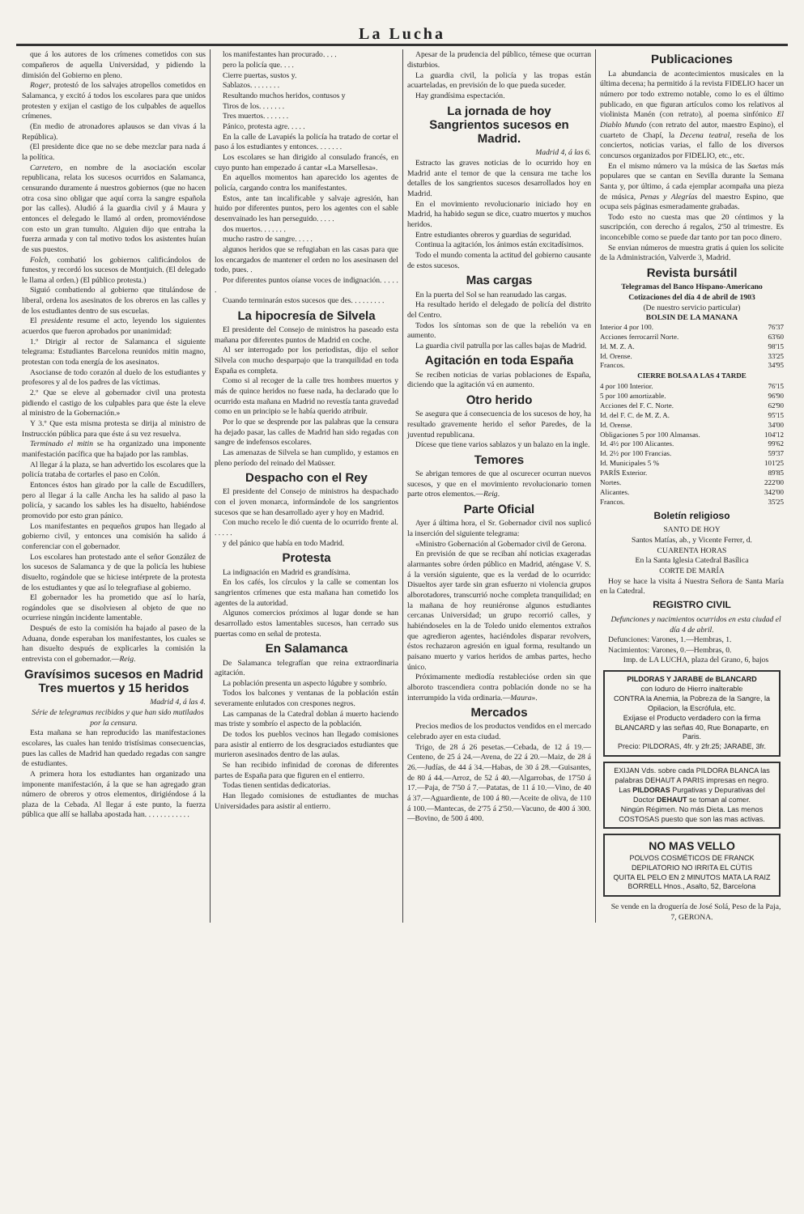La Lucha
que á los autores de los crímenes cometidos con sus compañeros de aquella Universidad, y pidiendo la dimisión del Gobierno en pleno.
Roger, protestó de los salvajes atropellos cometidos en Salamanca, y excitó á todos los escolares para que unidos protesten y exijan el castigo de los culpables de aquellos crímenes.
(En medio de atronadores aplausos se dan vivas á la República).
(El presidente dice que no se debe mezclar para nada á la política.
Carretero, en nombre de la asociación escolar republicana, relata los sucesos ocurridos en Salamanca, censurando duramente á nuestros gobiernos (que no hacen otra cosa sino obligar que aquí corra la sangre española por las calles). Aludió á la guardia civil y á Maura y entonces el delegado le llamó al orden, promoviéndose con esto un gran tumulto. Alguien dijo que entraba la fuerza armada y con tal motivo todos los asistentes huían de sus puestos.
Folch, combatió los gobiernos calificándolos de funestos, y recordó los sucesos de Montjuich. (El delegado le llama al orden.) (El público protesta.)
Siguió combatiendo al gobierno que titulándose de liberal, ordena los asesinatos de los obreros en las calles y de los estudiantes dentro de sus escuelas.
El presidente resume el acto, leyendo los siguientes acuerdos que fueron aprobados por unanimidad:
1.º Dirigir al rector de Salamanca el siguiente telegrama: Estudiantes Barcelona reunidos mitin magno, protestan con toda energía de los asesinatos.
Asocianse de todo corazón al duelo de los estudiantes y profesores y al de los padres de las víctimas.
2.º Que se eleve al gobernador civil una protesta pidiendo el castigo de los culpables para que éste la eleve al ministro de la Gobernación.»
Y 3.º Que esta misma protesta se dirija al ministro de Instrucción pública para que éste á su vez resuelva.
Terminado el mitin se ha organizado una imponente manifestación pacífica que ha bajado por las ramblas.
Al llegar á la plaza, se han advertido los escolares que la policía trataba de cortarles el paso en Colón.
Entonces éstos han girado por la calle de Escudillers, pero al llegar á la calle Ancha les ha salido al paso la policía, y sacando los sables les ha disuelto, habiéndose promovido por esto gran pánico.
Los manifestantes en pequeños grupos han llegado al gobierno civil, y entonces una comisión ha salido á conferenciar con el gobernador.
Los escolares han protestado ante el señor González de los sucesos de Salamanca y de que la policía les hubiese disuelto, rogándole que se hiciese intérprete de la protesta de los estudiantes y que así lo telegrafiase al gobierno.
El gobernador les ha prometido que así lo haría, rogándoles que se disolviesen al objeto de que no ocurriese ningún incidente lamentable.
Después de esto la comisión ha bajado al paseo de la Aduana, donde esperaban los manifestantes, los cuales se han disuelto después de explicarles la comisión la entrevista con el gobernador.—Reig.
Gravísimos sucesos en Madrid
Tres muertos y 15 heridos
Madrid 4, á las 4.
Série de telegramas recibidos y que han sido mutilados por la censura.
Esta mañana se han reproducido las manifestaciones escolares, las cuales han tenido tristísimas consecuencias, pues las calles de Madrid han quedado regadas con sangre de estudiantes.
A primera hora los estudiantes han organizado una imponente manifestación, á la que se han agregado gran número de obreros y otros elementos, dirigiéndose á la plaza de la Cebada. Al llegar á este punto, la fuerza pública que allí se hallaba apostada han. . . . . . . . . . . .
los manifestantes han procurado. . . .
pero la policía que. . . .
Cierre puertas, sustos y.
Sablazos. . . . . . . .
Resultando muchos heridos, contusos y
Tiros de los. . . . . . .
Tres muertos. . . . . . .
Pánico, protesta agre. . . . .
En la calle de Lavapiés la policía ha tratado de cortar el paso á los estudiantes y entonces. . . . . . .
Los escolares se han dirigido al consulado francés, en cuyo punto han empezado á cantar «La Marsellesa».
En aquellos momentos han aparecido los agentes de policía, cargando contra los manifestantes.
Estos, ante tan incalificable y salvaje agresión, han huido por diferentes puntos, pero los agentes con el sable desenvainado les han perseguido. . . . .
dos muertos. . . . . . .
mucho rastro de sangre. . . . .
algunos heridos que se refugiaban en las casas para que los encargados de mantener el orden no los asesinasen del todo, pues. .
Por diferentes puntos oíanse voces de indignación. . . . . .
Cuando terminarán estos sucesos que des. . . . . . . . .
La hipocresía de Silvela
El presidente del Consejo de ministros ha paseado esta mañana por diferentes puntos de Madrid en coche.
Al ser interrogado por los periodistas, dijo el señor Silvela con mucho desparpajo que la tranquilidad en toda España es completa.
Como si al recoger de la calle tres hombres muertos y más de quince heridos no fuese nada, ha declarado que lo ocurrido esta mañana en Madrid no revestía tanta gravedad como en un principio se le había querido atribuir.
Por lo que se desprende por las palabras que la censura ha dejado pasar, las calles de Madrid han sido regadas con sangre de indefensos escolares.
Las amenazas de Silvela se han cumplido, y estamos en pleno período del reinado del Maüsser.
Despacho con el Rey
El presidente del Consejo de ministros ha despachado con el joven monarca, informándole de los sangrientos sucesos que se han desarrollado ayer y hoy en Madrid.
Con mucho recelo le dió cuenta de lo ocurrido frente al. . . . . .
y del pánico que había en todo Madrid.
Protesta
La indignación en Madrid es grandísima.
En los cafés, los círculos y la calle se comentan los sangrientos crímenes que esta mañana han cometido los agentes de la autoridad.
Algunos comercios próximos al lugar donde se han desarrollado estos lamentables sucesos, han cerrado sus puertas como en señal de protesta.
En Salamanca
De Salamanca telegrafían que reina extraordinaria agitación.
La población presenta un aspecto lúgubre y sombrío.
Todos los balcones y ventanas de la población están severamente enlutados con crespones negros.
Las campanas de la Catedral doblan á muerto haciendo mas triste y sombrío el aspecto de la población.
De todos los pueblos vecinos han llegado comisiones para asistir al entierro de los desgraciados estudiantes que murieron asesinados dentro de las aulas.
Se han recibido infinidad de coronas de diferentes partes de España para que figuren en el entierro.
Todas tienen sentidas dedicatorias.
Han llegado comisiones de estudiantes de muchas Universidades para asistir al entierro.
Apesar de la prudencia del público, témese que ocurran disturbios.
La guardia civil, la policía y las tropas están acuarteladas, en previsión de lo que pueda suceder.
Hay grandísima espectación.
La jornada de hoy
Sangrientos sucesos en Madrid.
Madrid 4, á las 6.
Estracto las graves noticias de lo ocurrido hoy en Madrid ante el temor de que la censura me tache los detalles de los sangrientos sucesos desarrollados hoy en Madrid.
En el movimiento revolucionario iniciado hoy en Madrid, ha habido segun se dice, cuatro muertos y muchos heridos.
Entre estudiantes obreros y guardias de seguridad.
Continua la agitación, los ánimos están excitadísimos.
Todo el mundo comenta la actitud del gobierno causante de estos sucesos.
Mas cargas
En la puerta del Sol se han reanudado las cargas.
Ha resultado herido el delegado de policía del distrito del Centro.
Todos los síntomas son de que la rebelión va en aumento.
La guardia civil patrulla por las calles bajas de Madrid.
Agitación en toda España
Se reciben noticias de varias poblaciones de España, diciendo que la agitación vá en aumento.
Otro herido
Se asegura que á consecuencia de los sucesos de hoy, ha resultado gravemente herido el señor Paredes, de la juventud republicana.
Dícese que tiene varios sablazos y un balazo en la ingle.
Temores
Se abrigan temores de que al oscurecer ocurran nuevos sucesos, y que en el movimiento revolucionario tomen parte otros elementos.—Reig.
Parte Oficial
Ayer á última hora, el Sr. Gobernador civil nos suplicó la inserción del siguiente telegrama:
«Ministro Gobernación al Gobernador civil de Gerona.
En previsión de que se reciban ahí noticias exageradas alarmantes sobre órden público en Madrid, aténgase V. S. á la versión siguiente, que es la verdad de lo ocurrido: Disueltos ayer tarde sin gran esfuerzo ni violencia grupos alborotadores, transcurrió noche completa tranquilidad; en la mañana de hoy reuniéronse algunos estudiantes cercanas Universidad; un grupo recorrió calles, y habiéndoseles en la de Toledo unido elementos extraños que agredieron agentes, haciéndoles disparar revolvers, éstos rechazaron agresión en igual forma, resultando un paisano muerto y varios heridos de ambas partes, hecho único.
Próximamente mediodía restablecióse orden sin que alboroto trascendiera contra población donde no se ha interrumpido la vida ordinaria.—Maura».
Mercados
Precios medios de los productos vendidos en el mercado celebrado ayer en esta ciudad.
Trigo, de 28 á 26 pesetas.—Cebada, de 12 á 19.—Centeno, de 25 á 24.—Avena, de 22 á 20.—Maiz, de 28 á 26.—Judías, de 44 á 34.—Habas, de 30 á 28.—Guisantes, de 80 á 44.—Arroz, de 52 á 40.—Algarrobas, de 17'50 á 17.—Paja, de 7'50 á 7.—Patatas, de 11 á 10.—Vino, de 40 á 37.—Aguardiente, de 100 á 80.—Aceite de oliva, de 110 á 100.—Mantecas, de 2'75 á 2'50.—Vacuno, de 400 á 300.—Bovino, de 500 á 400.
Publicaciones
La abundancia de acontecimientos musicales en la última decena; ha permitido á la revista FIDELIO hacer un número por todo extremo notable, como lo es el último publicado, en que figuran artículos como los relativos al violinista Manén (con retrato), al poema sinfónico El Diablo Mundo (con retrato del autor, maestro Espino), el cuarteto de Chapí, la Decena teatral, reseña de los conciertos, noticias varias, el fallo de los diversos concursos organizados por FIDELIO, etc., etc.
En el mismo número va la música de las Saetas más populares que se cantan en Sevilla durante la Semana Santa y, por último, á cada ejemplar acompaña una pieza de música, Penas y Alegrías del maestro Espino, que ocupa seis páginas esmeradamente grabadas.
Todo esto no cuesta mas que 20 céntimos y la suscripción, con derecho á regalos, 2'50 al trimestre. Es inconcebible como se puede dar tanto por tan poco dinero.
Se envian números de muestra gratis á quien los solicite de la Administración, Valverde 3, Madrid.
Revista bursátil
Telegramas del Banco Hispano-Americano
Cotizaciones del día 4 de abril de 1903
(De nuestro servicio particular)
BOLSIN DE LA MANANA
| Interior 4 por 100. | 76'37 |
| Acciones ferrocarril Norte. | 63'60 |
| Id. M. Z. A. | 98'15 |
| Id. Orense. | 33'25 |
| Francos. | 34'95 |
| CIERRE BOLSA A LAS 4 TARDE | |
| 4 por 100 Interior. | 76'15 |
| 5 por 100 amortizable. | 96'90 |
| Acciones del F. C. Norte. | 62'90 |
| Id. del F. C. de M. Z. A. | 95'15 |
| Id. Orense. | 34'00 |
| Obligaciones 5 por 100 Almansas. | 104'12 |
| Id. 4½ por 100 Alicantes. | 99'62 |
| Id. 2½ por 100 Francias. | 59'37 |
| Id. Municipales 5 % | 101'25 |
| PARÍS Exterior. | 89'85 |
| Nortes. | 222'00 |
| Alicantes. | 342'00 |
| Francos. | 35'25 |
Boletín religioso
SANTO DE HOY
Santos Matías, ab., y Vicente Ferrer, d.
CUARENTA HORAS
En la Santa Iglesia Catedral Basílica
CORTE DE MARÍA
Hoy se hace la visita á Nuestra Señora de Santa María en la Catedral.
REGISTRO CIVIL
Defunciones y nacimientos ocurridos en esta ciudad el día 4 de abril.
Defunciones: Varones, 1.—Hembras, 1.
Nacimientos: Varones, 0.—Hembras, 0.
Imp. de LA LUCHA, plaza del Grano, 6, bajos
PILDORAS Y JARABE de BLANCARD
con Ioduro de Hierro inalterable
CONTRA la Anemia, la Pobreza de la Sangre, la Opilacion, la Escrófula, etc.
Exíjase el Producto verdadero con la firma BLANCARD y las señas 40, Rue Bonaparte, en Paris.
Precio: PILDORAS, 4fr. y 2fr.25; JARABE, 3fr.
EXIJAN Vds. sobre cada PILDORA BLANCA las palabras DEHAUT A PARIS impresas en negro.
Las PILDORAS Purgativas y Depurativas del Doctor DEHAUT se toman al comer.
Ningún Régimen. No más Dieta. Las menos COSTOSAS puesto que son las mas activas.
NO MAS VELLO
POLVOS COSMÉTICOS DE FRANCK
DEPILATORIO NO IRRITA EL CÚTIS
QUITA EL PELO EN 2 MINUTOS MATA LA RAIZ
BORRELL Hnos., Asalto, 52, Barcelona
Se vende en la droguería de José Solá, Peso de la Paja, 7, GERONA.